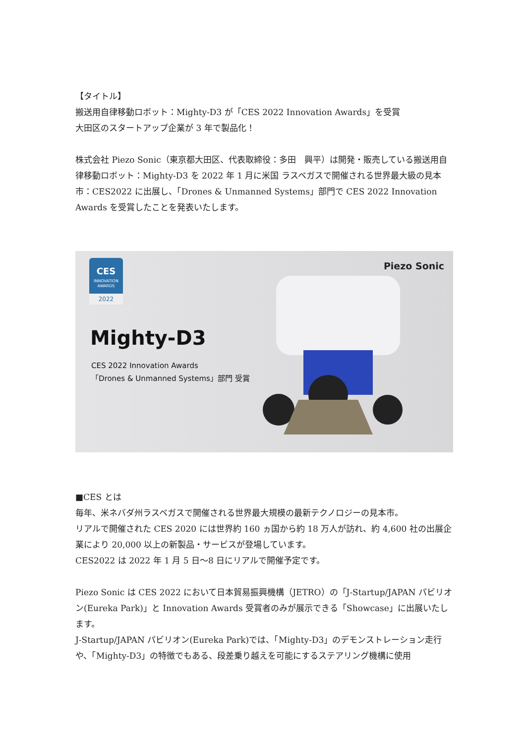【タイトル】
搬送用自律移動ロボット：Mighty-D3 が「CES 2022 Innovation Awards」を受賞
大田区のスタートアップ企業が 3 年で製品化！
株式会社 Piezo Sonic（東京都大田区、代表取締役：多田　興平）は開発・販売している搬送用自律移動ロボット：Mighty-D3 を 2022 年 1 月に米国 ラスベガスで開催される世界最大級の見本市：CES2022 に出展し、「Drones & Unmanned Systems」部門で CES 2022 Innovation Awards を受賞したことを発表いたします。
CES
INNOVATION
AWARDS
2022
Mighty-D3
CES 2022 Innovation Awards
「Drones & Unmanned Systems」部門 受賞
Piezo Sonic
■CES とは
毎年、米ネバダ州ラスベガスで開催される世界最大規模の最新テクノロジーの見本市。
リアルで開催された CES 2020 には世界約 160 ヵ国から約 18 万人が訪れ、約 4,600 社の出展企業により 20,000 以上の新製品・サービスが登場しています。
CES2022 は 2022 年 1 月 5 日～8 日にリアルで開催予定です。
Piezo Sonic は CES 2022 において日本貿易振興機構（JETRO）の「J-Startup/JAPAN パビリオン(Eureka Park)」と Innovation Awards 受賞者のみが展示できる「Showcase」に出展いたします。
J-Startup/JAPAN パビリオン(Eureka Park)では、「Mighty-D3」のデモンストレーション走行や、「Mighty-D3」の特徴でもある、段差乗り越えを可能にするステアリング機構に使用